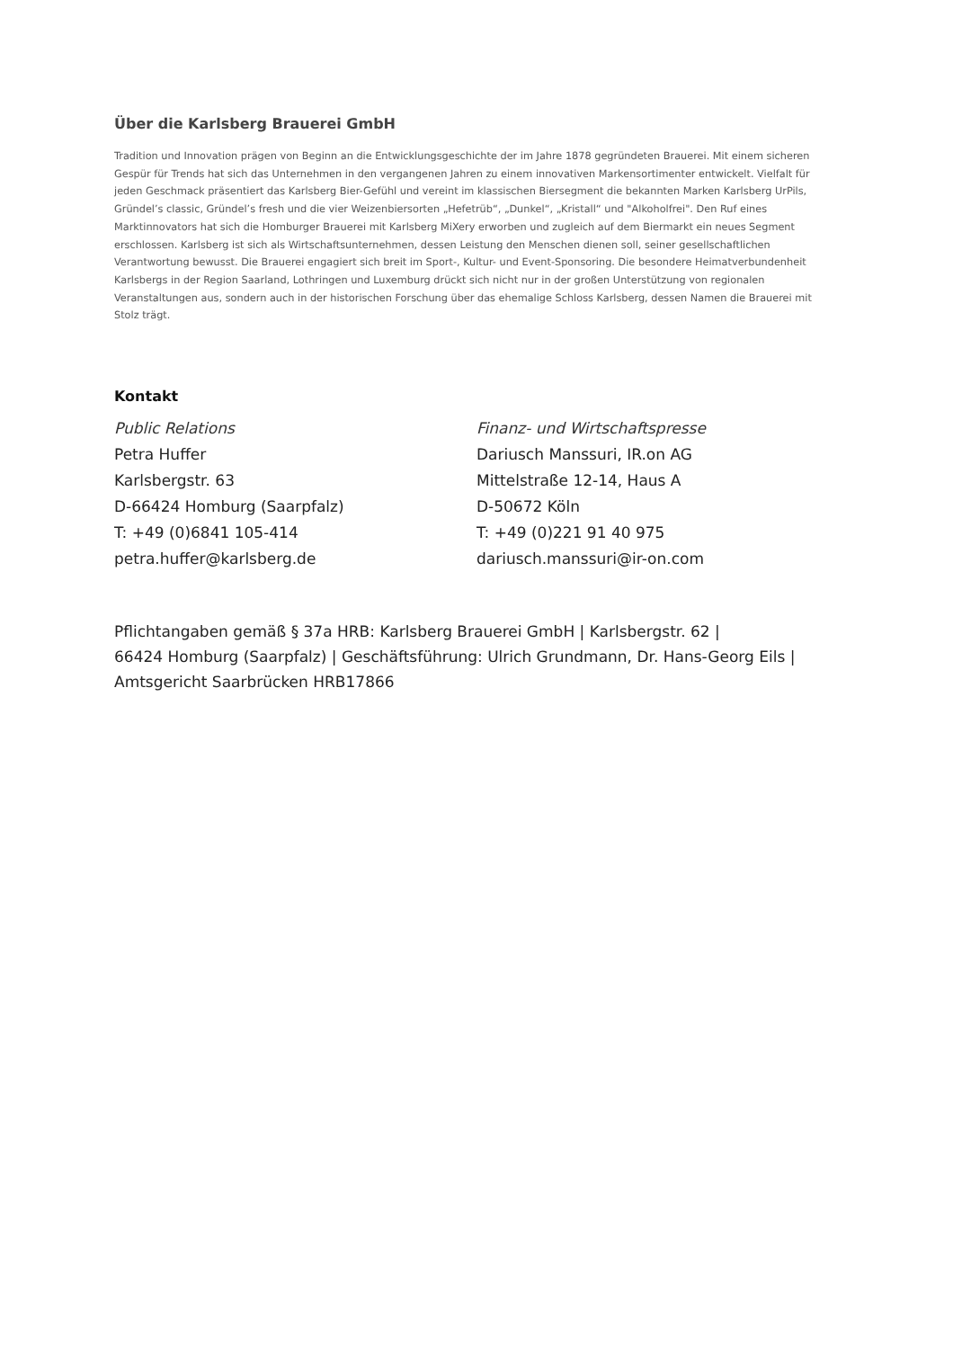Über die Karlsberg Brauerei GmbH
Tradition und Innovation prägen von Beginn an die Entwicklungsgeschichte der im Jahre 1878 gegründeten Brauerei. Mit einem sicheren Gespür für Trends hat sich das Unternehmen in den vergangenen Jahren zu einem innovativen Markensortimenter entwickelt. Vielfalt für jeden Geschmack präsentiert das Karlsberg Bier-Gefühl und vereint im klassischen Biersegment die bekannten Marken Karlsberg UrPils, Gründel’s classic, Gründel’s fresh und die vier Weizenbiersorten „Hefetrüb“, „Dunkel“, „Kristall“ und "Alkoholfrei". Den Ruf eines Marktinnovators hat sich die Homburger Brauerei mit Karlsberg MiXery erworben und zugleich auf dem Biermarkt ein neues Segment erschlossen. Karlsberg ist sich als Wirtschaftsunternehmen, dessen Leistung den Menschen dienen soll, seiner gesellschaftlichen Verantwortung bewusst. Die Brauerei engagiert sich breit im Sport-, Kultur- und Event-Sponsoring. Die besondere Heimatverbundenheit Karlsbergs in der Region Saarland, Lothringen und Luxemburg drückt sich nicht nur in der großen Unterstützung von regionalen Veranstaltungen aus, sondern auch in der historischen Forschung über das ehemalige Schloss Karlsberg, dessen Namen die Brauerei mit Stolz trägt.
Kontakt
Public Relations
Petra Huffer
Karlsbergstr. 63
D-66424 Homburg (Saarpfalz)
T: +49 (0)6841 105-414
petra.huffer@karlsberg.de
Finanz- und Wirtschaftspresse
Dariusch Manssuri, IR.on AG
Mittelstraße 12-14, Haus A
D-50672 Köln
T: +49 (0)221 91 40 975
dariusch.manssuri@ir-on.com
Pflichtangaben gemäß § 37a HRB: Karlsberg Brauerei GmbH | Karlsbergstr. 62 |
66424 Homburg (Saarpfalz) | Geschäftsführung: Ulrich Grundmann, Dr. Hans-Georg Eils |
Amtsgericht Saarbrücken HRB17866